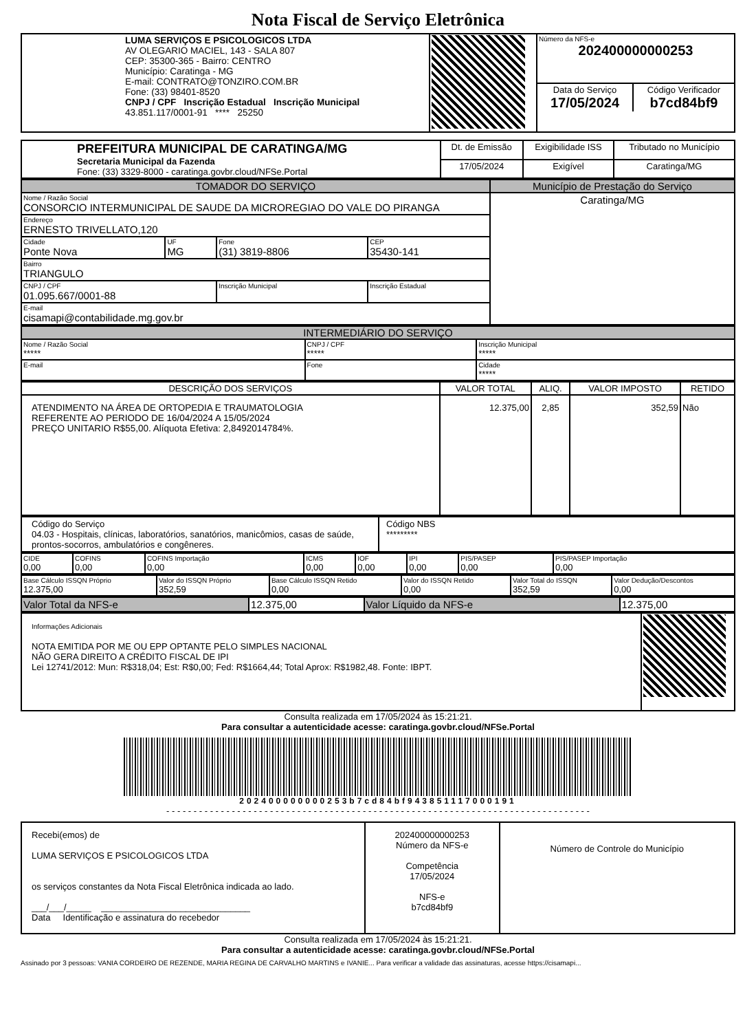Nota Fiscal de Serviço Eletrônica
| LUMA SERVIÇOS E PSICOLOGICOS LTDA AV OLEGARIO MACIEL, 143 - SALA 807 CEP: 35300-365 - Bairro: CENTRO Município: Caratinga - MG E-mail: CONTRATO@TONZIRO.COM.BR Fone: (33) 98401-8520 CNPJ / CPF Inscrição Estadual Inscrição Municipal 43.851.117/0001-91 **** 25250 | | / Número da NFS-e 202400000000253 / / / Data do Serviço 17/05/2024 / Código Verificador b7cd84bf9 / |
| PREFEITURA MUNICIPAL DE CARATINGA/MG Secretaria Municipal da Fazenda Fone: (33) 3329-8000 - caratinga.govbr.cloud/NFSe.Portal | Dt. de Emissão | Exigibilidade ISS | Tributado no Município |
| | 17/05/2024 | Exigível | Caratinga/MG |
| TOMADOR DO SERVIÇO | | | | Município de Prestação do Serviço |
| --- | --- | --- | --- | --- |
| Nome / Razão Social CONSORCIO INTERMUNICIPAL DE SAUDE DA MICROREGIAO DO VALE DO PIRANGA | | | | Caratinga/MG |
| Endereço ERNESTO TRIVELLATO,120 | | | | |
| Cidade Ponte Nova | UF MG | Fone (31) 3819-8806 | CEP 35430-141 | |
| Bairro TRIANGULO | | | | |
| CNPJ / CPF 01.095.667/0001-88 | | Inscrição Municipal | Inscrição Estadual | |
| E-mail cisamapi@contabilidade.mg.gov.br | | | | |
| INTERMEDIÁRIO DO SERVIÇO | | |
| --- | --- | --- |
| Nome / Razão Social ***** | CNPJ / CPF ***** | Inscrição Municipal ***** |
| E-mail | Fone | Cidade ***** |
| DESCRIÇÃO DOS SERVIÇOS | VALOR TOTAL | ALIQ. | VALOR IMPOSTO | RETIDO |
| ATENDIMENTO NA ÁREA DE ORTOPEDIA E TRAUMATOLOGIA REFERENTE AO PERIODO DE 16/04/2024 A 15/05/2024 PREÇO UNITARIO R$55,00. Alíquota Efetiva: 2,8492014784%. | 12.375,00 | 2,85 | 352,59 | Não |
| Código do Serviço 04.03 - Hospitais, clínicas, laboratórios, sanatórios, manicômios, casas de saúde, prontos-socorros, ambulatórios e congêneres. | Código NBS ********* |
| CIDE 0,00 | COFINS 0,00 | COFINS Importação 0,00 | ICMS 0,00 | IOF 0,00 | IPI 0,00 | PIS/PASEP 0,00 | PIS/PASEP Importação 0,00 |
| Base Cálculo ISSQN Próprio 12.375,00 | Valor do ISSQN Próprio 352,59 | Base Cálculo ISSQN Retido 0,00 | Valor do ISSQN Retido 0,00 | Valor Total do ISSQN 352,59 | Valor Dedução/Descontos 0,00 |
| Valor Total da NFS-e | 12.375,00 | Valor Líquido da NFS-e | 12.375,00 |
| Informações Adicionais NOTA EMITIDA POR ME OU EPP OPTANTE PELO SIMPLES NACIONAL NÃO GERA DIREITO A CRÉDITO FISCAL DE IPI Lei 12741/2012: Mun: R$318,04; Est: R$0,00; Fed: R$1664,44; Total Aprox: R$1982,48. Fonte: IBPT. | |
Consulta realizada em 17/05/2024 às 15:21:21.
Para consultar a autenticidade acesse: caratinga.govbr.cloud/NFSe.Portal
202400000000253b7cd84bf943851117000191
- - - - - - - - - - - - - - - - - - - - - - - - - - - - - - - - - - - - - - - - - - - - - - - - - - - - - - - - - - - - - - - - - - - - - - - - - - - - - -
| Recebi(emos) de LUMA SERVIÇOS E PSICOLOGICOS LTDA os serviços constantes da Nota Fiscal Eletrônica indicada ao lado. ___/___/_____ ______________________________ Data Identificação e assinatura do recebedor | 202400000000253 Número da NFS-e Competência 17/05/2024 NFS-e b7cd84bf9 | Número de Controle do Município |
Consulta realizada em 17/05/2024 às 15:21:21.
Para consultar a autenticidade acesse: caratinga.govbr.cloud/NFSe.Portal
Assinado por 3 pessoas: VANIA CORDEIRO DE REZENDE, MARIA REGINA DE CARVALHO MARTINS e IVANIE... Para verificar a validade das assinaturas, acesse https://cisamapi...